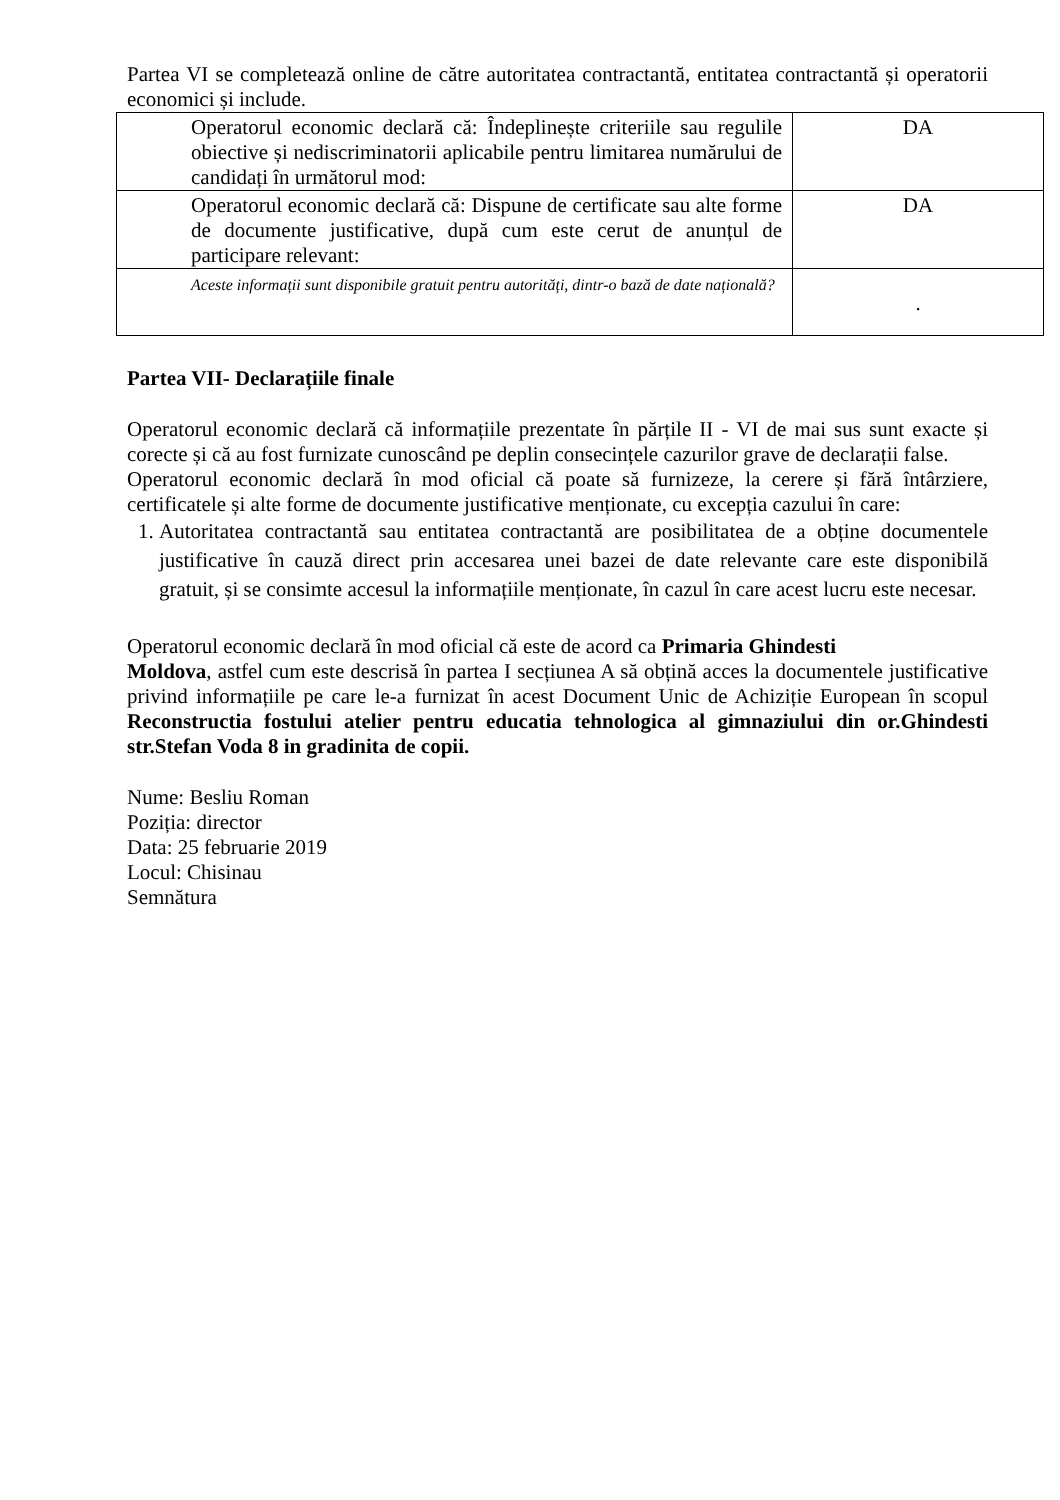Partea VI se completează online de către autoritatea contractantă, entitatea contractantă și operatorii economici și include.
| Operatorul economic declară că: Îndeplinește criteriile sau regulile obiective și nediscriminatorii aplicabile pentru limitarea numărului de candidați în următorul mod: | DA |
| Operatorul economic declară că: Dispune de certificate sau alte forme de documente justificative, după cum este cerut de anunțul de participare relevant: | DA |
| Aceste informații sunt disponibile gratuit pentru autorități, dintr-o bază de date națională? | . |
Partea VII- Declarațiile finale
Operatorul economic declară că informațiile prezentate în părțile II - VI de mai sus sunt exacte și corecte și că au fost furnizate cunoscând pe deplin consecințele cazurilor grave de declarații false.
Operatorul economic declară în mod oficial că poate să furnizeze, la cerere și fără întârziere, certificatele și alte forme de documente justificative menționate, cu excepția cazului în care:
1. Autoritatea contractantă sau entitatea contractantă are posibilitatea de a obține documentele justificative în cauză direct prin accesarea unei bazei de date relevante care este disponibilă gratuit, și se consimte accesul la informațiile menționate, în cazul în care acest lucru este necesar.
Operatorul economic declară în mod oficial că este de acord ca Primaria Ghindesti
Moldova, astfel cum este descrisă în partea I secțiunea A să obțină acces la documentele justificative privind informațiile pe care le-a furnizat în acest Document Unic de Achiziție European în scopul Reconstructia fostului atelier pentru educatia tehnologica al gimnaziului din or.Ghindesti str.Stefan Voda 8 in gradinita de copii.
Nume: Besliu Roman
Poziția: director
Data: 25 februarie 2019
Locul: Chisinau
Semnătura